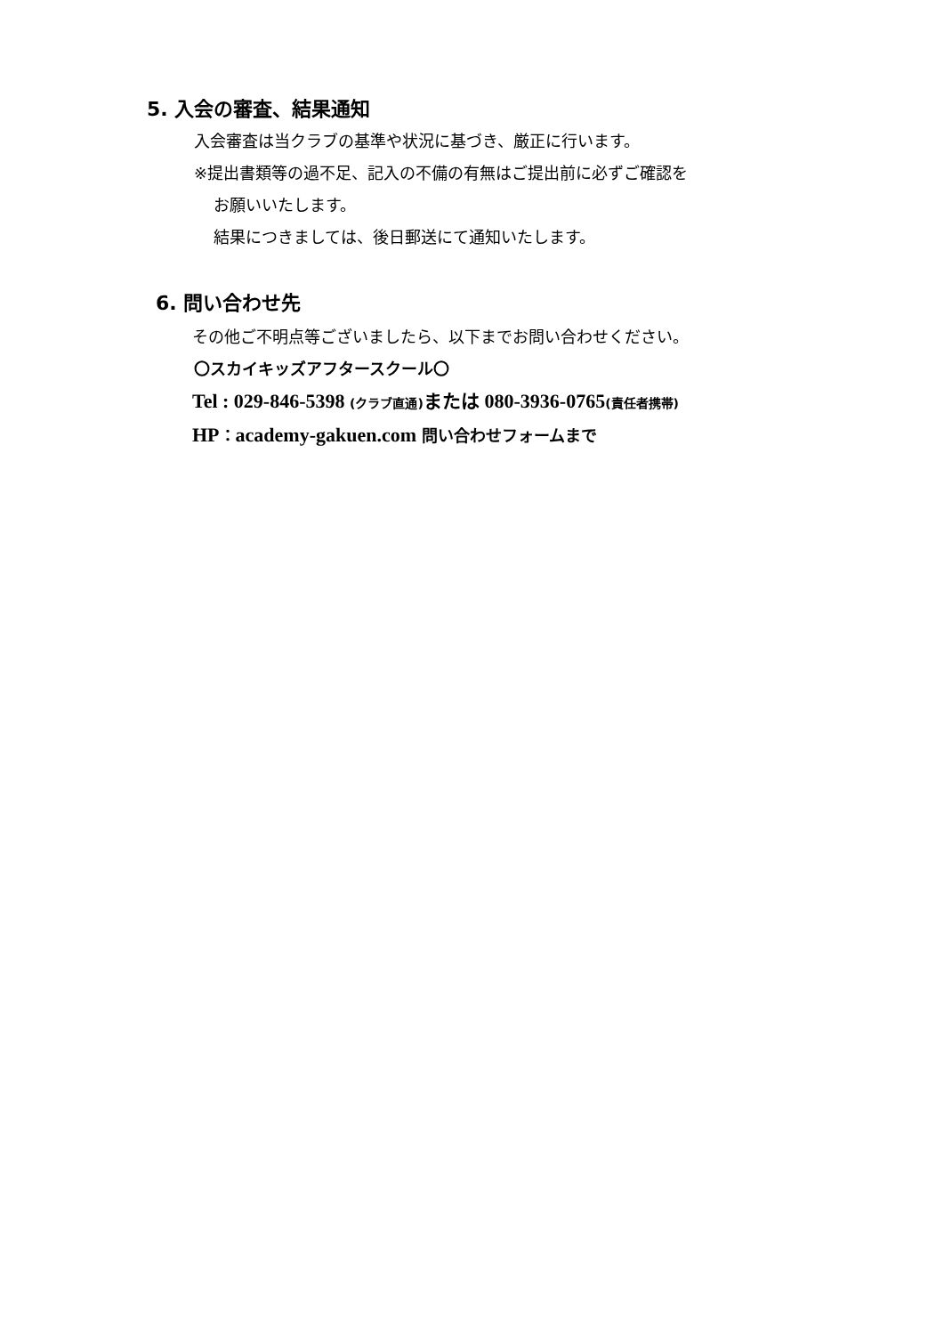5. 入会の審査、結果通知
入会審査は当クラブの基準や状況に基づき、厳正に行います。
※提出書類等の過不足、記入の不備の有無はご提出前に必ずご確認を
お願いいたします。
結果につきましては、後日郵送にて通知いたします。
6. 問い合わせ先
その他ご不明点等ございましたら、以下までお問い合わせください。
〇スカイキッズアフタースクール〇
Tel : 029-846-5398 (クラブ直通) または 080-3936-0765(責任者携帯)
HP：academy-gakuen.com 問い合わせフォームまで